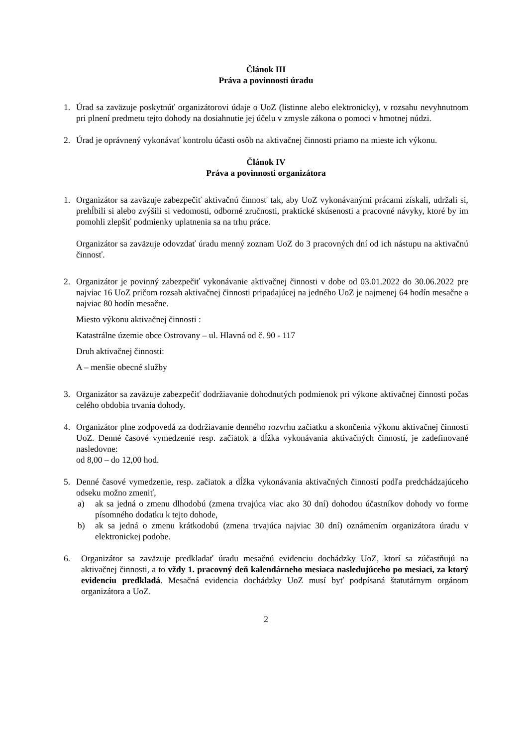Článok III
Práva a povinnosti úradu
1. Úrad sa zaväzuje poskytnúť organizátorovi údaje o UoZ (listinne alebo elektronicky), v rozsahu nevyhnutnom pri plnení predmetu tejto dohody na dosiahnutie jej účelu v zmysle zákona o pomoci v hmotnej núdzi.
2. Úrad je oprávnený vykonávať kontrolu účasti osôb na aktivačnej činnosti priamo na mieste ich výkonu.
Článok IV
Práva a povinnosti organizátora
1. Organizátor sa zaväzuje zabezpečiť aktivačnú činnosť tak, aby UoZ vykonávanými prácami získali, udržali si, prehĺbili si alebo zvýšili si vedomosti, odborné zručnosti, praktické skúsenosti a pracovné návyky, ktoré by im pomohli zlepšiť podmienky uplatnenia sa na trhu práce.
Organizátor sa zaväzuje odovzdať úradu menný zoznam UoZ do 3 pracovných dní od ich nástupu na aktivačnú činnosť.
2. Organizátor je povinný zabezpečiť vykonávanie aktivačnej činnosti v dobe od 03.01.2022 do 30.06.2022 pre najviac 16 UoZ pričom rozsah aktivačnej činnosti pripadajúcej na jedného UoZ je najmenej 64 hodín mesačne a najviac 80 hodín mesačne.
Miesto výkonu aktivačnej činnosti :
Katastrálne územie obce Ostrovany – ul. Hlavná od č. 90 - 117
Druh aktivačnej činnosti:
A – menšie obecné služby
3. Organizátor sa zaväzuje zabezpečiť dodržiavanie dohodnutých podmienok pri výkone aktivačnej činnosti počas celého obdobia trvania dohody.
4. Organizátor plne zodpovedá za dodržiavanie denného rozvrhu začiatku a skončenia výkonu aktivačnej činnosti UoZ. Denné časové vymedzenie resp. začiatok a dĺžka vykonávania aktivačných činností, je zadefinované nasledovne:
od 8,00 – do 12,00 hod.
5. Denné časové vymedzenie, resp. začiatok a dĺžka vykonávania aktivačných činností podľa predchádzajúceho odseku možno zmeniť,
a) ak sa jedná o zmenu dlhodobú (zmena trvajúca viac ako 30 dní) dohodou účastníkov dohody vo forme písomného dodatku k tejto dohode,
b) ak sa jedná o zmenu krátkodobú (zmena trvajúca najviac 30 dní) oznámením organizátora úradu v elektronickej podobe.
6. Organizátor sa zaväzuje predkladať úradu mesačnú evidenciu dochádzky UoZ, ktorí sa zúčastňujú na aktivačnej činnosti, a to vždy 1. pracovný deň kalendárneho mesiaca nasledujúceho po mesiaci, za ktorý evidenciu predkladá. Mesačná evidencia dochádzky UoZ musí byť podpísaná štatutárnym orgánom organizátora a UoZ.
2